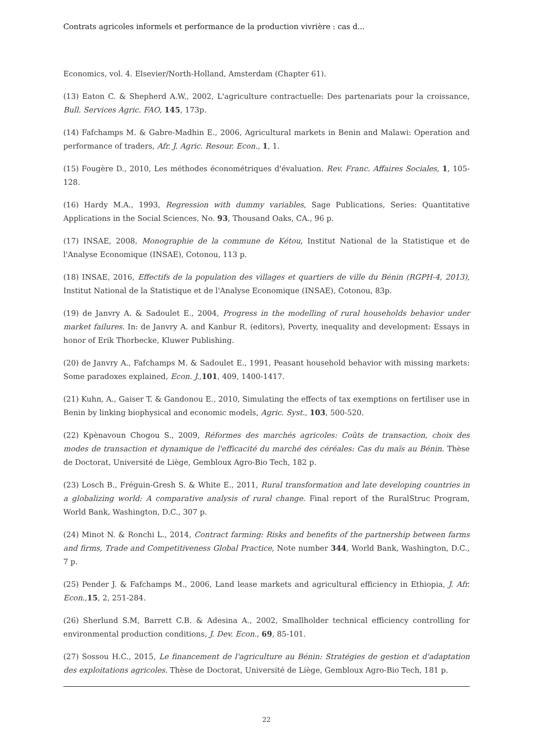Contrats agricoles informels et performance de la production vivrière : cas d...
Economics, vol. 4. Elsevier/North-Holland, Amsterdam (Chapter 61).
(13) Eaton C. & Shepherd A.W., 2002, L'agriculture contractuelle: Des partenariats pour la croissance, Bull. Services Agric. FAO, 145, 173p.
(14) Fafchamps M. & Gabre-Madhin E., 2006, Agricultural markets in Benin and Malawi: Operation and performance of traders, Afr. J. Agric. Resour. Econ., 1, 1.
(15) Fougère D., 2010, Les méthodes économétriques d'évaluation. Rev. Franc. Affaires Sociales, 1, 105-128.
(16) Hardy M.A., 1993, Regression with dummy variables, Sage Publications, Series: Quantitative Applications in the Social Sciences, No. 93, Thousand Oaks, CA., 96 p.
(17) INSAE, 2008, Monographie de la commune de Kétou, Institut National de la Statistique et de l'Analyse Economique (INSAE), Cotonou, 113 p.
(18) INSAE, 2016, Effectifs de la population des villages et quartiers de ville du Bénin (RGPH-4, 2013), Institut National de la Statistique et de l'Analyse Economique (INSAE), Cotonou, 83p.
(19) de Janvry A. & Sadoulet E., 2004, Progress in the modelling of rural households behavior under market failures. In: de Janvry A. and Kanbur R. (editors), Poverty, inequality and development: Essays in honor of Erik Thorbecke, Kluwer Publishing.
(20) de Janvry A., Fafchamps M. & Sadoulet E., 1991, Peasant household behavior with missing markets: Some paradoxes explained, Econ. J., 101, 409, 1400-1417.
(21) Kuhn, A., Gaiser T. & Gandonou E., 2010, Simulating the effects of tax exemptions on fertiliser use in Benin by linking biophysical and economic models, Agric. Syst., 103, 500-520.
(22) Kpènavoun Chogou S., 2009, Réformes des marchés agricoles: Coûts de transaction, choix des modes de transaction et dynamique de l'efficacité du marché des céréales: Cas du maïs au Bénin. Thèse de Doctorat, Université de Liège, Gembloux Agro-Bio Tech, 182 p.
(23) Losch B., Fréguin-Gresh S. & White E., 2011, Rural transformation and late developing countries in a globalizing world: A comparative analysis of rural change. Final report of the RuralStruc Program, World Bank, Washington, D.C., 307 p.
(24) Minot N. & Ronchi L., 2014, Contract farming: Risks and benefits of the partnership between farms and firms, Trade and Competitiveness Global Practice, Note number 344, World Bank, Washington, D.C., 7 p.
(25) Pender J. & Fafchamps M., 2006, Land lease markets and agricultural efficiency in Ethiopia, J. Afr. Econ., 15, 2, 251-284.
(26) Sherlund S.M, Barrett C.B. & Adesina A., 2002, Smallholder technical efficiency controlling for environmental production conditions, J. Dev. Econ., 69, 85-101.
(27) Sossou H.C., 2015, Le financement de l'agriculture au Bénin: Stratégies de gestion et d'adaptation des exploitations agricoles. Thèse de Doctorat, Université de Liège, Gembloux Agro-Bio Tech, 181 p.
22